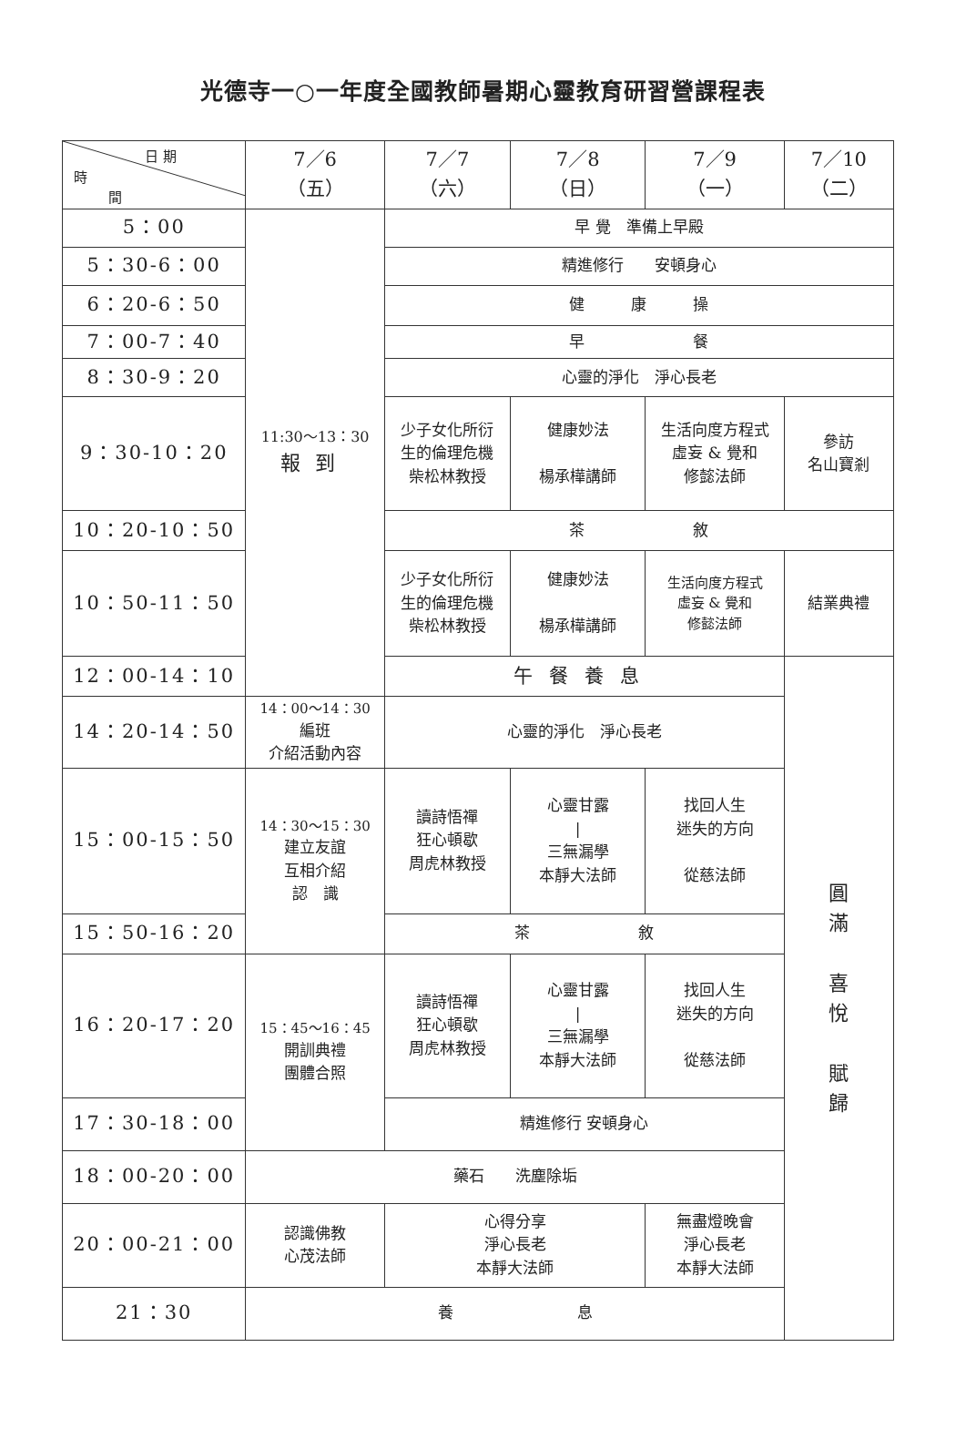光德寺一○一年度全國教師暑期心靈教育研習營課程表
| 日 期 時 間 | 7／6 （五） | 7／7 （六） | 7／8 （日） | 7／9 （一） | 7／10 （二） |
| --- | --- | --- | --- | --- | --- |
| 5：00 | 11:30～13：30 報到 | 早 覺 準備上早殿 | | | |
| 5：30-6：00 | | 精進修行 安頓身心 | | | |
| 6：20-6：50 | | 健 康 操 | | | |
| 7：00-7：40 | | 早 餐 | | | |
| 8：30-9：20 | | 心靈的淨化 淨心長老 | | | |
| 9：30-10：20 | | 少子女化所衍 生的倫理危機 柴松林教授 | 健康妙法 楊承樺講師 | 生活向度方程式 虛妄 & 覺和 修懿法師 | 參訪 名山寶剎 |
| 10：20-10：50 | | 茶 敘 | | | |
| 10：50-11：50 | | 少子女化所衍 生的倫理危機 柴松林教授 | 健康妙法 楊承樺講師 | 生活向度方程式 虛妄 & 覺和 修懿法師 | 結業典禮 |
| 12：00-14：10 | | 午餐養息 | | | 圓 滿 喜 悅 賦 歸 |
| 14：20-14：50 | 14：00～14：30 編班 介紹活動內容 | 心靈的淨化 淨心長老 | | | |
| 15：00-15：50 | 14：30～15：30 建立友誼 互相介紹 認 識 | 讀詩悟禪 狂心頓歇 周虎林教授 | 心靈甘露 / 三無漏學 本靜大法師 | 找回人生 迷失的方向 從慈法師 | |
| 15：50-16：20 | | 茶 敘 | | | |
| 16：20-17：20 | 15：45～16：45 開訓典禮 團體合照 | 讀詩悟禪 狂心頓歇 周虎林教授 | 心靈甘露 / 三無漏學 本靜大法師 | 找回人生 迷失的方向 從慈法師 | |
| 17：30-18：00 | | 精進修行 安頓身心 | | | |
| 18：00-20：00 | 藥石 洗塵除垢 | | | | |
| 20：00-21：00 | 認識佛教 心茂法師 | 心得分享 淨心長老 本靜大法師 | | 無盡燈晚會 淨心長老 本靜大法師 | |
| 21：30 | 養 息 | | | | |